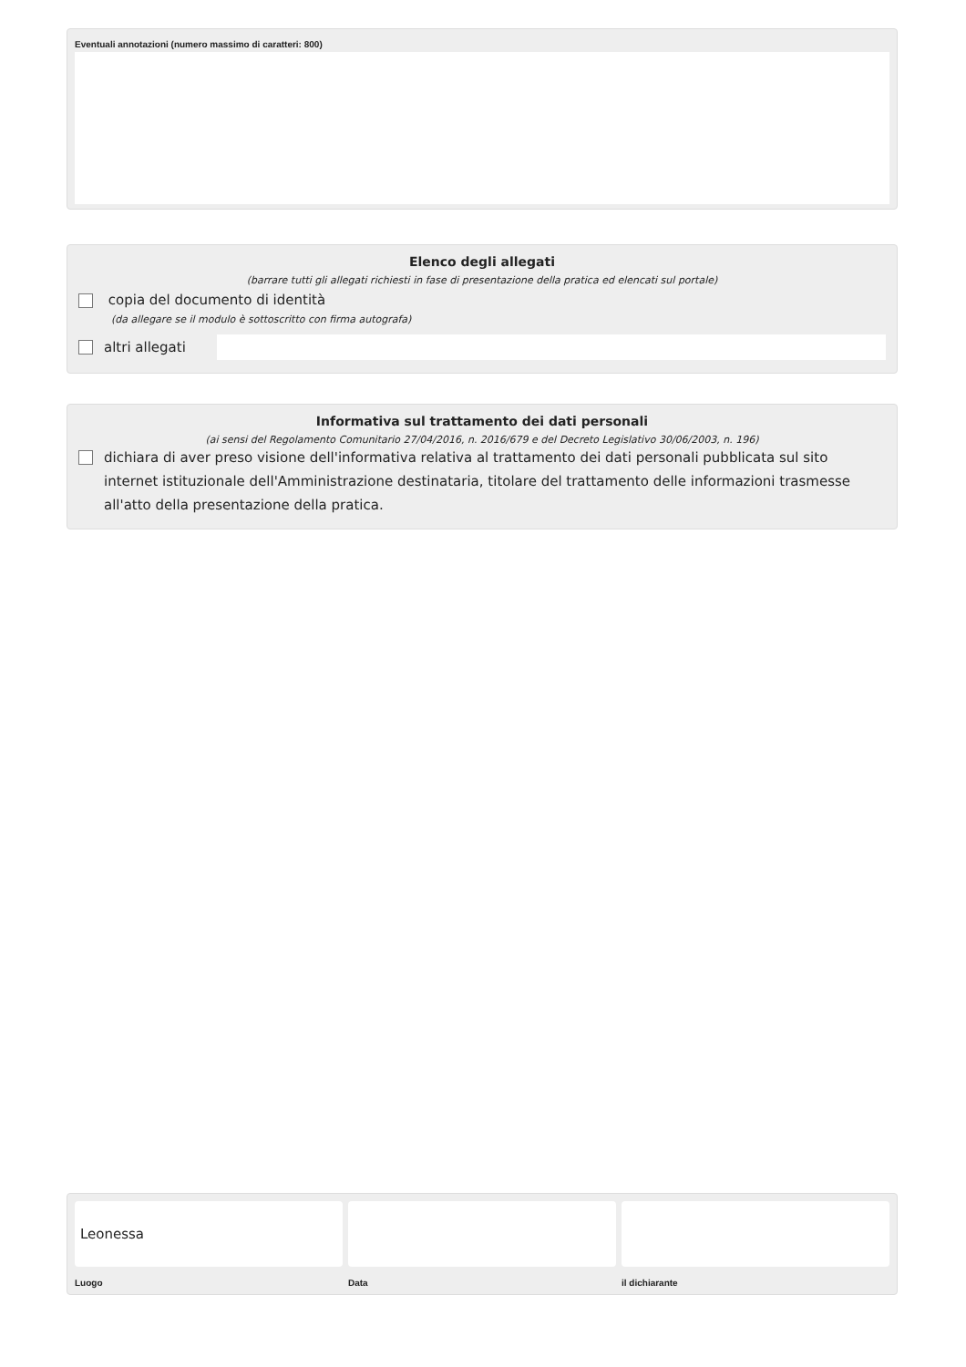Eventuali annotazioni (numero massimo di caratteri: 800)
Elenco degli allegati
(barrare tutti gli allegati richiesti in fase di presentazione della pratica ed elencati sul portale)
copia del documento di identità
(da allegare se il modulo è sottoscritto con firma autografa)
altri allegati
Informativa sul trattamento dei dati personali
(ai sensi del Regolamento Comunitario 27/04/2016, n. 2016/679 e del Decreto Legislativo 30/06/2003, n. 196)
dichiara di aver preso visione dell'informativa relativa al trattamento dei dati personali pubblicata sul sito internet istituzionale dell'Amministrazione destinataria, titolare del trattamento delle informazioni trasmesse all'atto della presentazione della pratica.
Leonessa
Luogo
Data il dichiarante